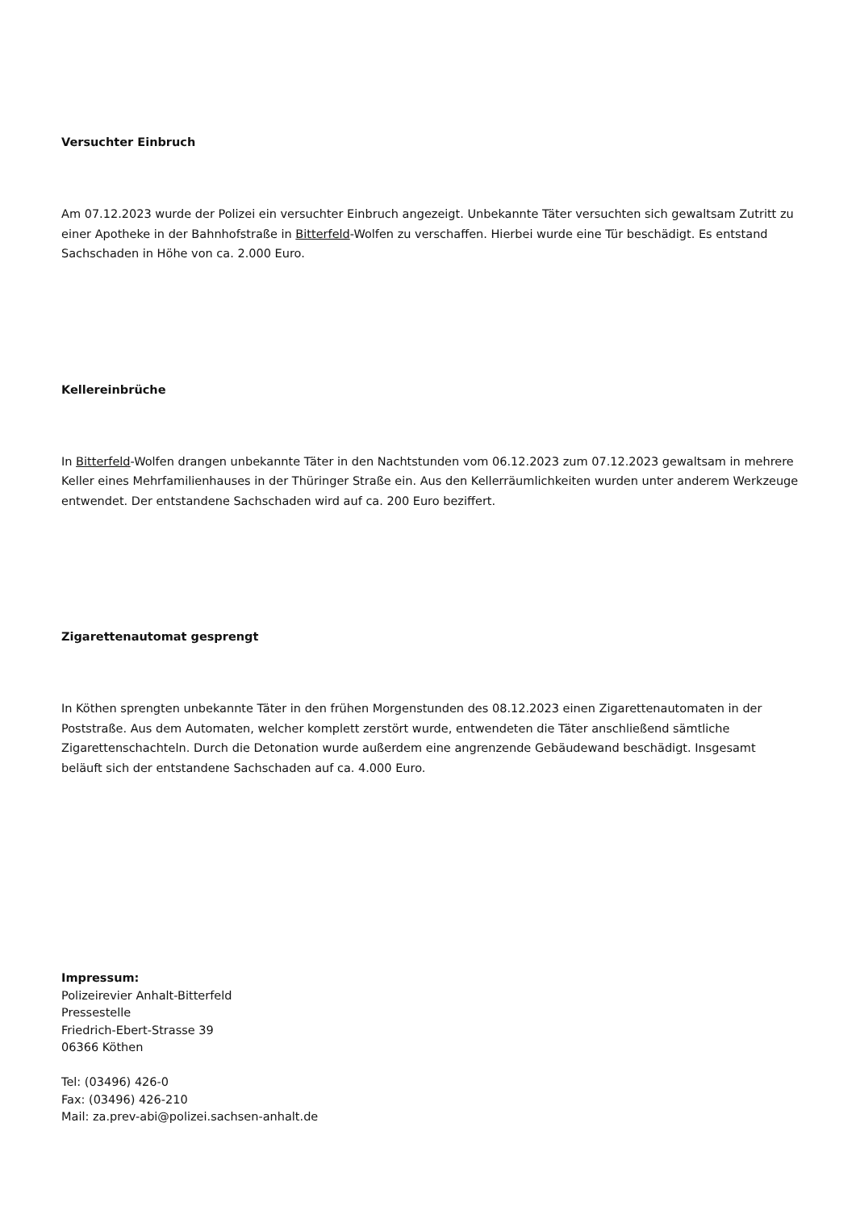Versuchter Einbruch
Am 07.12.2023 wurde der Polizei ein versuchter Einbruch angezeigt. Unbekannte Täter versuchten sich gewaltsam Zutritt zu einer Apotheke in der Bahnhofstraße in Bitterfeld-Wolfen zu verschaffen. Hierbei wurde eine Tür beschädigt. Es entstand Sachschaden in Höhe von ca. 2.000 Euro.
Kellereinbrüche
In Bitterfeld-Wolfen drangen unbekannte Täter in den Nachtstunden vom 06.12.2023 zum 07.12.2023 gewaltsam in mehrere Keller eines Mehrfamilienhauses in der Thüringer Straße ein. Aus den Kellerräumlichkeiten wurden unter anderem Werkzeuge entwendet. Der entstandene Sachschaden wird auf ca. 200 Euro beziffert.
Zigarettenautomat gesprengt
In Köthen sprengten unbekannte Täter in den frühen Morgenstunden des 08.12.2023 einen Zigarettenautomaten in der Poststraße. Aus dem Automaten, welcher komplett zerstört wurde, entwendeten die Täter anschließend sämtliche Zigarettenschachteln. Durch die Detonation wurde außerdem eine angrenzende Gebäudewand beschädigt. Insgesamt beläuft sich der entstandene Sachschaden auf ca. 4.000 Euro.
Impressum:
Polizeirevier Anhalt-Bitterfeld
Pressestelle
Friedrich-Ebert-Strasse 39
06366 Köthen
Tel: (03496) 426-0
Fax: (03496) 426-210
Mail: za.prev-abi@polizei.sachsen-anhalt.de